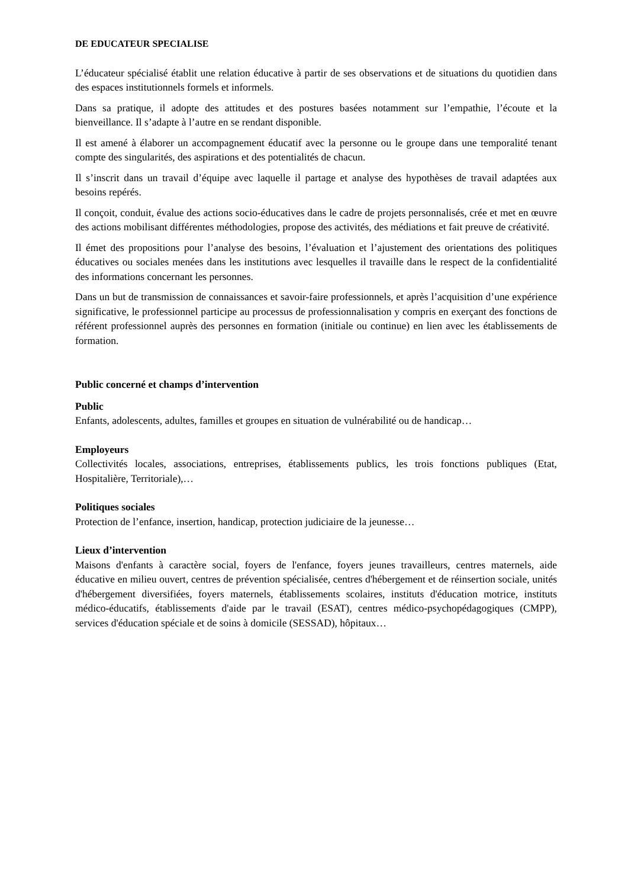DE EDUCATEUR SPECIALISE
L’éducateur spécialisé établit une relation éducative à partir de ses observations et de situations du quotidien dans des espaces institutionnels formels et informels.
Dans sa pratique, il adopte des attitudes et des postures basées notamment sur l’empathie, l’écoute et la bienveillance. Il s’adapte à l’autre en se rendant disponible.
Il est amené à élaborer un accompagnement éducatif avec la personne ou le groupe dans une temporalité tenant compte des singularités, des aspirations et des potentialités de chacun.
Il s’inscrit dans un travail d’équipe avec laquelle il partage et analyse des hypothèses de travail adaptées aux besoins repérés.
Il conçoit, conduit, évalue des actions socio-éducatives dans le cadre de projets personnalisés, crée et met en œuvre des actions mobilisant différentes méthodologies, propose des activités, des médiations et fait preuve de créativité.
Il émet des propositions pour l’analyse des besoins, l’évaluation et l’ajustement des orientations des politiques éducatives ou sociales menées dans les institutions avec lesquelles il travaille dans le respect de la confidentialité des informations concernant les personnes.
Dans un but de transmission de connaissances et savoir-faire professionnels, et après l’acquisition d’une expérience significative, le professionnel participe au processus de professionnalisation y compris en exerçant des fonctions de référent professionnel auprès des personnes en formation (initiale ou continue) en lien avec les établissements de formation.
Public concerné et champs d’intervention
Public
Enfants, adolescents, adultes, familles et groupes en situation de vulnérabilité ou de handicap…
Employeurs
Collectivités locales, associations, entreprises, établissements publics, les trois fonctions publiques (Etat, Hospitalière, Territoriale),…
Politiques sociales
Protection de l’enfance, insertion, handicap, protection judiciaire de la jeunesse…
Lieux d’intervention
Maisons d'enfants à caractère social, foyers de l'enfance, foyers jeunes travailleurs, centres maternels, aide éducative en milieu ouvert, centres de prévention spécialisée, centres d'hébergement et de réinsertion sociale, unités d'hébergement diversifiées, foyers maternels, établissements scolaires, instituts d'éducation motrice, instituts médico-éducatifs, établissements d'aide par le travail (ESAT), centres médico-psychopédagogiques (CMPP), services d'éducation spéciale et de soins à domicile (SESSAD), hôpitaux…